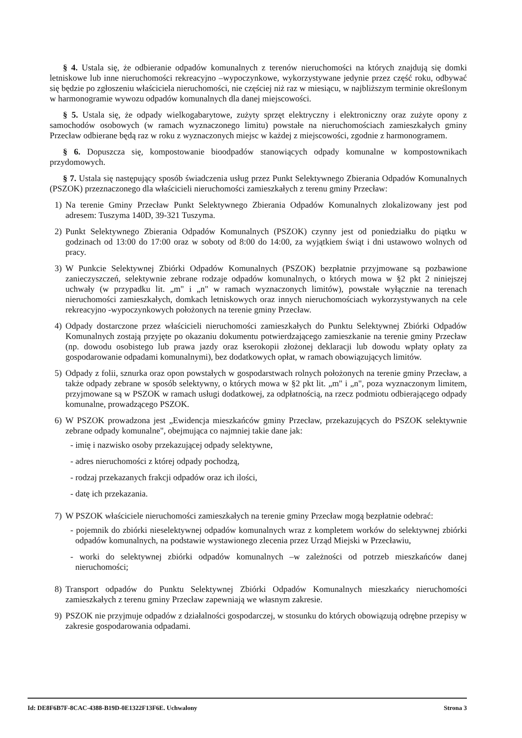§ 4. Ustala się, że odbieranie odpadów komunalnych z terenów nieruchomości na których znajdują się domki letniskowe lub inne nieruchomości rekreacyjno –wypoczynkowe, wykorzystywane jedynie przez część roku, odbywać się będzie po zgłoszeniu właściciela nieruchomości, nie częściej niż raz w miesiącu, w najbliższym terminie określonym w harmonogramie wywozu odpadów komunalnych dla danej miejscowości.
§ 5. Ustala się, że odpady wielkogabarytowe, zużyty sprzęt elektryczny i elektroniczny oraz zużyte opony z samochodów osobowych (w ramach wyznaczonego limitu) powstałe na nieruchomościach zamieszkałych gminy Przecław odbierane będą raz w roku z wyznaczonych miejsc w każdej z miejscowości, zgodnie z harmonogramem.
§ 6. Dopuszcza się, kompostowanie bioodpadów stanowiących odpady komunalne w kompostownikach przydomowych.
§ 7. Ustala się następujący sposób świadczenia usług przez Punkt Selektywnego Zbierania Odpadów Komunalnych (PSZOK) przeznaczonego dla właścicieli nieruchomości zamieszkałych z terenu gminy Przecław:
1) Na terenie Gminy Przecław Punkt Selektywnego Zbierania Odpadów Komunalnych zlokalizowany jest pod adresem: Tuszyma 140D, 39-321 Tuszyma.
2) Punkt Selektywnego Zbierania Odpadów Komunalnych (PSZOK) czynny jest od poniedziałku do piątku w godzinach od 13:00 do 17:00 oraz w soboty od 8:00 do 14:00, za wyjątkiem świąt i dni ustawowo wolnych od pracy.
3) W Punkcie Selektywnej Zbiórki Odpadów Komunalnych (PSZOK) bezpłatnie przyjmowane są pozbawione zanieczyszczeń, selektywnie zebrane rodzaje odpadów komunalnych, o których mowa w §2 pkt 2 niniejszej uchwały (w przypadku lit. „m" i „n" w ramach wyznaczonych limitów), powstałe wyłącznie na terenach nieruchomości zamieszkałych, domkach letniskowych oraz innych nieruchomościach wykorzystywanych na cele rekreacyjno -wypoczynkowych położonych na terenie gminy Przecław.
4) Odpady dostarczone przez właścicieli nieruchomości zamieszkałych do Punktu Selektywnej Zbiórki Odpadów Komunalnych zostają przyjęte po okazaniu dokumentu potwierdzającego zamieszkanie na terenie gminy Przecław (np. dowodu osobistego lub prawa jazdy oraz kserokopii złożonej deklaracji lub dowodu wpłaty opłaty za gospodarowanie odpadami komunalnymi), bez dodatkowych opłat, w ramach obowiązujących limitów.
5) Odpady z folii, sznurka oraz opon powstałych w gospodarstwach rolnych położonych na terenie gminy Przecław, a także odpady zebrane w sposób selektywny, o których mowa w §2 pkt lit. „m" i „n", poza wyznaczonym limitem, przyjmowane są w PSZOK w ramach usługi dodatkowej, za odpłatnością, na rzecz podmiotu odbierającego odpady komunalne, prowadzącego PSZOK.
6) W PSZOK prowadzona jest „Ewidencja mieszkańców gminy Przecław, przekazujących do PSZOK selektywnie zebrane odpady komunalne", obejmująca co najmniej takie dane jak:
- imię i nazwisko osoby przekazującej odpady selektywne,
- adres nieruchomości z której odpady pochodzą,
- rodzaj przekazanych frakcji odpadów oraz ich ilości,
- datę ich przekazania.
7) W PSZOK właściciele nieruchomości zamieszkałych na terenie gminy Przecław mogą bezpłatnie odebrać:
- pojemnik do zbiórki nieselektywnej odpadów komunalnych wraz z kompletem worków do selektywnej zbiórki odpadów komunalnych, na podstawie wystawionego zlecenia przez Urząd Miejski w Przecławiu,
- worki do selektywnej zbiórki odpadów komunalnych –w zależności od potrzeb mieszkańców danej nieruchomości;
8) Transport odpadów do Punktu Selektywnej Zbiórki Odpadów Komunalnych mieszkańcy nieruchomości zamieszkałych z terenu gminy Przecław zapewniają we własnym zakresie.
9) PSZOK nie przyjmuje odpadów z działalności gospodarczej, w stosunku do których obowiązują odrębne przepisy w zakresie gospodarowania odpadami.
Id: DE8F6B7F-8CAC-4388-B19D-0E1322F13F6E. Uchwalony Strona 3